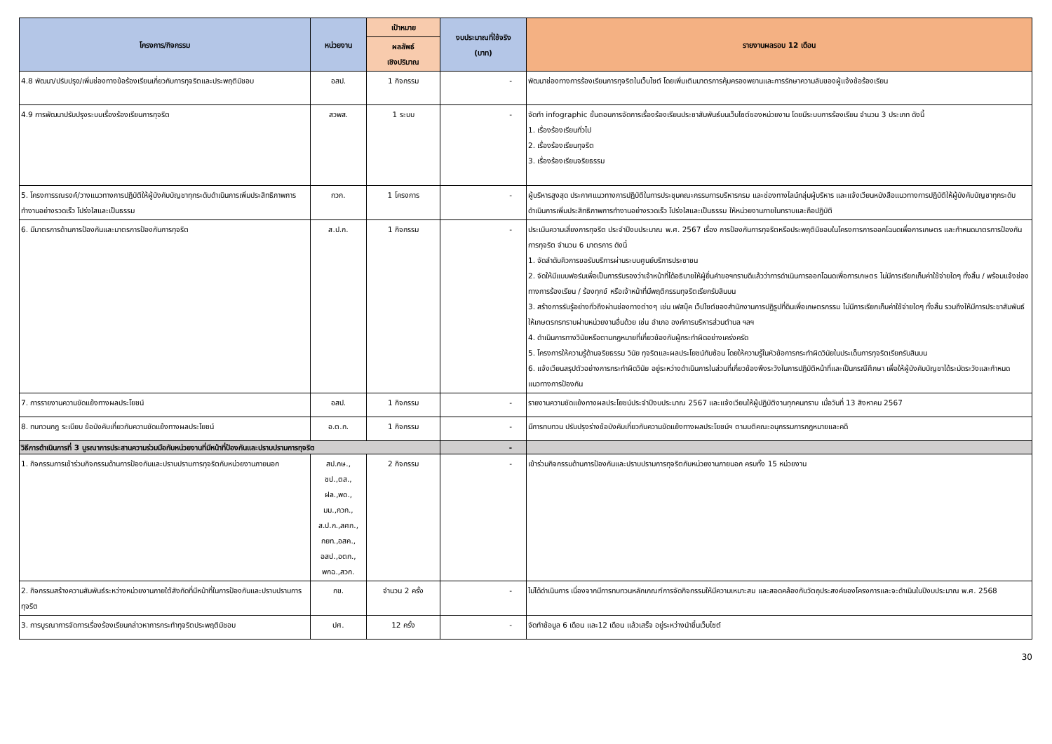| โครงการ/กิจกรรม | หน่วยงาน | เป้าหมาย | งบประมาณที่ใช้จริง (บาท) | รายงานผลรอบ 12 เดือน |
| --- | --- | --- | --- | --- |
| | | ผลลัพธ์ เชิงปริมาณ | | |
| 4.8 พัฒนา/ปรับปรุง/เพิ่มช่องทางข้อร้องเรียนเกี่ยวกับการทุจริตและประพฤติมิชอบ | อสป. | 1 กิจกรรม | - | พัฒนาช่องทางการร้องเรียนการทุจริตในเว็บไซต์ โดยเพิ่มเติมมาตรการคุ้มครองพยานและการรักษาความลับของผู้แจ้งข้อร้องเรียน |
| 4.9 การพัฒนาปรับปรุงระบบเรื่องร้องเรียนการทุจริต | สวพส. | 1 ระบบ | - | จัดทำ infographic ขั้นตอนการจัดการเรื่องร้องเรียนประชาสัมพันธ์บนเว็บไซต์ของหน่วยงาน โดยมีระบบการร้องเรียน จำนวน 3 ประเภท ดังนี้ 1. เรื่องร้องเรียนทั่วไป 2. เรื่องร้องเรียนทุจริต 3. เรื่องร้องเรียนจริยธรรม |
| 5. โครงการรณรงค์/วางแนวทางการปฏิบัติให้ผู้บังคับบัญชาทุกระดับดำเนินการเพิ่มประสิทธิภาพการทำงานอย่างรวดเร็ว โปร่งใสและเป็นธรรม | กวก. | 1 โครงการ | - | ผู้บริหารสูงสุด ประกาศแนวทางการปฏิบัติในการประชุมคณะกรรมการบริหารกรม และช่องทางไลน์กลุ่มผู้บริหาร และแจ้งเวียนหนังสือแนวทางการปฏิบัติให้ผู้บังคับบัญชาทุกระดับดำเนินการเพิ่มประสิทธิภาพการทำงานอย่างรวดเร็ว โปร่งใสและเป็นธรรม ให้หน่วยงานภายในทราบและถือปฏิบัติ |
| 6. มีมาตรการด้านการป้องกันและมาตรการป้องกันการทุจริต | ส.ป.ก. | 1 กิจกรรม | - | ประเมินความเสี่ยงการทุจริต ประจำปีงบประมาณ พ.ศ. 2567 เรื่อง การป้องกันการทุจริตหรือประพฤติมิชอบในโครงการการออกโฉนดเพื่อการเกษตร และกำหนดมาตรการป้องกันการทุจริต จำนวน 6 มาตรการ ดังนี้ 1. จัดลำดับคิวการขอรับบริการผ่านระบบศูนย์บริการประชาชน 2. จัดให้มีแบบฟอร์มเพื่อเป็นการรับรองว่าเจ้าหน้าที่ได้อธิบายให้ผู้ยื่นคำขอฯทราบดีแล้วว่าการดำเนินการออกโฉนดเพื่อการเกษตร ไม่มีการเรียกเก็บค่าใช้จ่ายใดๆ ทั้งสิ้น / พร้อมแจ้งช่องทางการร้องเรียน / ร้องทุกข์ หรือเจ้าหน้าที่มีพฤติกรรมทุจริตเรียกรับสินบน 3. สร้างการรับรู้อย่างทั่วถึงผ่านช่องทางต่างๆ เช่น เฟสบุ๊ค เว็ปไซต์ของสำนักงานการปฏิรูปที่ดินเพื่อเกษตรกรรม ไม่มีการเรียกเก็บค่าใช้จ่ายใดๆ ทั้งสิ้น รวมถึงให้มีการประชาสัมพันธ์ให้เกษตรกรทราบผ่านหน่วยงานอื่นด้วย เช่น อำเภอ องค์การบริหารส่วนตำบล ฯลฯ 4. ดำเนินการทางวินัยหรือตามกฎหมายที่เกี่ยวข้องกับผู้กระทำผิดอย่างเคร่งครัด 5. โครงการให้ความรู้ด้านจริยธรรม วินัย ทุจริตและผลประโยชน์ทับซ้อน โดยให้ความรู้ในหัวข้อการกระทำผิดวินัยในประเด็นการทุจริตเรียกรับสินบน 6. แจ้งเวียนสรุปตัวอย่างการกระทำผิดวินัย อยู่ระหว่างดำเนินการในส่วนที่เกี่ยวข้องพึงระวังในการปฏิบัติหน้าที่และเป็นกรณีศึกษา เพื่อให้ผู้บังคับบัญชาได้ระมัดระวังและกำหนดแนวทางการป้องกัน |
| 7. การรายงานความขัดแย้งทางผลประโยชน์ | อสป. | 1 กิจกรรม | - | รายงานความขัดแย้งทางผลประโยชน์ประจำปีงบประมาณ 2567 และแจ้งเวียนให้ผู้ปฏิบัติงานทุกคนทราบ เมื่อวันที่ 13 สิงหาคม 2567 |
| 8. ทบทวนกฎ ระเบียบ ข้อบังคับเกี่ยวกับความขัดแย้งทางผลประโยชน์ | อ.ต.ก. | 1 กิจกรรม | - | มีการทบทวน ปรับปรุงร่างข้อบังคับเกี่ยวกับความขัดแย้งทางผลประโยชน์ฯ ตามมติคณะอนุกรรมการกฎหมายและคดี |
| วิธีการดำเนินการที่ 3 บูรณาการประสานความร่วมมือกับหน่วยงานที่มีหน้าที่ป้องกันและปราบปรามการทุจริต | | | - | |
| 1. กิจกรรมการเข้าร่วมกิจกรรมด้านการป้องกันและปราบปรามการทุจริตกับหน่วยงานภายนอก | สป.กษ., ชป.,ตส., ฝล.,พด., มม.,กวก., ส.ป.ก.,สศก., กยท.,อสค., อสป.,อตก., พกฉ.,สวก. | 2 กิจกรรม | - | เข้าร่วมกิจกรรมด้านการป้องกันและปราบปรามการทุจริตกับหน่วยงานภายนอก ครบทั้ง 15 หน่วยงาน |
| 2. กิจกรรมสร้างความสัมพันธ์ระหว่างหน่วยงานภายใต้สังกัดที่มีหน้าที่ในการป้องกันและปราบปรามการทุจริต | กข. | จำนวน 2 ครั้ง | - | ไม่ได้ดำเนินการ เนื่องจากมีการทบทวนหลักเกณฑ์การจัดกิจกรรมให้มีความเหมาะสม และสอดคล้องกับวัตถุประสงค์ของโครงการและจะดำเนินในปีงบประมาณ พ.ศ. 2568 |
| 3. การบูรณาการจัดการเรื่องร้องเรียนกล่าวหาการกระทำทุจริตประพฤติมิชอบ | ปศ. | 12 ครั้ง | - | จัดทำข้อมูล 6 เดือน และ12 เดือน แล้วเสร็จ อยู่ระหว่างนำขึ้นเว็บไซต์ |
30